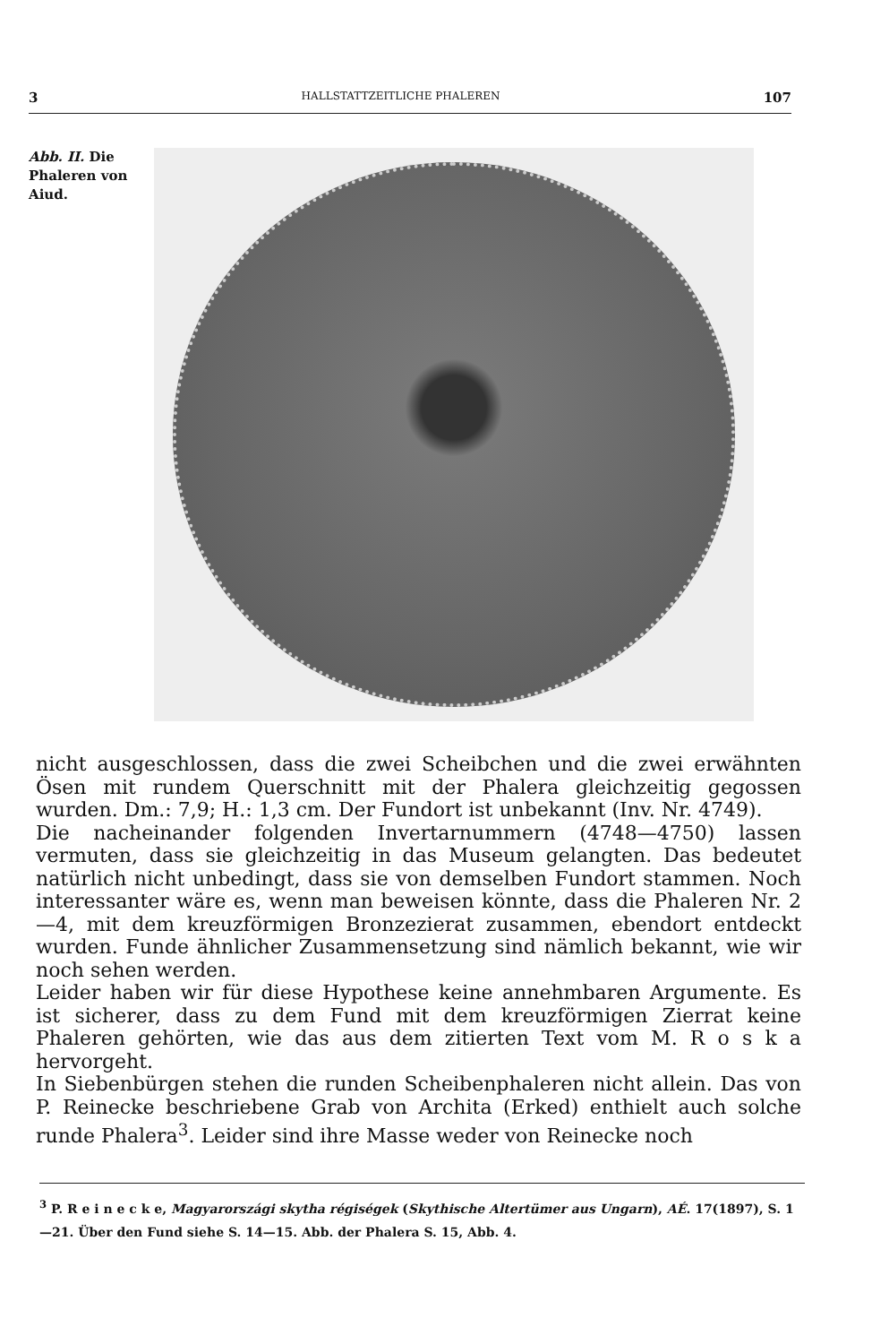3 HALLSTATTZEITLICHE PHALEREN 107
Abb. II. Die Phaleren von Aiud.
nicht ausgeschlossen, dass die zwei Scheibchen und die zwei erwähnten Ösen mit rundem Querschnitt mit der Phalera gleichzeitig gegossen wurden. Dm.: 7,9; H.: 1,3 cm. Der Fundort ist unbekannt (Inv. Nr. 4749).
Die nacheinander folgenden Invertarnummern (4748—4750) lassen vermuten, dass sie gleichzeitig in das Museum gelangten. Das bedeutet natürlich nicht unbedingt, dass sie von demselben Fundort stammen. Noch interessanter wäre es, wenn man beweisen könnte, dass die Phaleren Nr. 2—4, mit dem kreuzförmigen Bronzezierat zusammen, ebendort entdeckt wurden. Funde ähnlicher Zusammensetzung sind nämlich bekannt, wie wir noch sehen werden.
Leider haben wir für diese Hypothese keine annehmbaren Argumente. Es ist sicherer, dass zu dem Fund mit dem kreuzförmigen Zierrat keine Phaleren gehörten, wie das aus dem zitierten Text vom M. R o s k a hervorgeht.
In Siebenbürgen stehen die runden Scheibenphaleren nicht allein. Das von P. Reinecke beschriebene Grab von Archita (Erked) enthielt auch solche runde Phalera<sup>3</sup>. Leider sind ihre Masse weder von Reinecke noch
<sup>3</sup> P. R e i n e c k e, Magyarországi skytha régiségek (Skythische Altertümer aus Ungarn), AÉ. 17(1897), S. 1—21. Über den Fund siehe S. 14—15. Abb. der Phalera S. 15, Abb. 4.